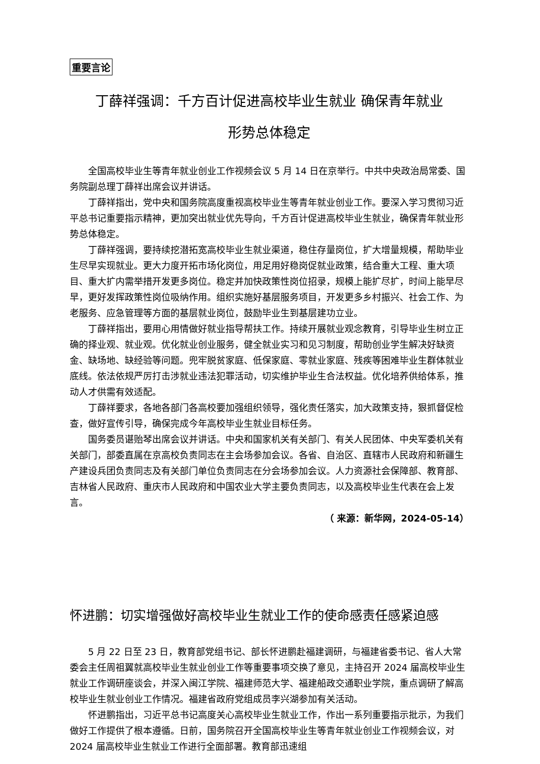重要言论
丁薛祥强调：千方百计促进高校毕业生就业 确保青年就业
形势总体稳定
全国高校毕业生等青年就业创业工作视频会议 5 月 14 日在京举行。中共中央政治局常委、国务院副总理丁薛祥出席会议并讲话。
丁薛祥指出，党中央和国务院高度重视高校毕业生等青年就业创业工作。要深入学习贯彻习近平总书记重要指示精神，更加突出就业优先导向，千方百计促进高校毕业生就业，确保青年就业形势总体稳定。
丁薛祥强调，要持续挖潜拓宽高校毕业生就业渠道，稳住存量岗位，扩大增量规模，帮助毕业生尽早实现就业。更大力度开拓市场化岗位，用足用好稳岗促就业政策，结合重大工程、重大项目、重大扩内需举措开发更多岗位。稳定并加快政策性岗位招录，规模上能扩尽扩，时间上能早尽早，更好发挥政策性岗位吸纳作用。组织实施好基层服务项目，开发更多乡村振兴、社会工作、为老服务、应急管理等方面的基层就业岗位，鼓励毕业生到基层建功立业。
丁薛祥指出，要用心用情做好就业指导帮扶工作。持续开展就业观念教育，引导毕业生树立正确的择业观、就业观。优化就业创业服务，健全就业实习和见习制度，帮助创业学生解决好缺资金、缺场地、缺经验等问题。兜牢脱贫家庭、低保家庭、零就业家庭、残疾等困难毕业生群体就业底线。依法依规严厉打击涉就业违法犯罪活动，切实维护毕业生合法权益。优化培养供给体系，推动人才供需有效适配。
丁薛祥要求，各地各部门各高校要加强组织领导，强化责任落实，加大政策支持，狠抓督促检查，做好宣传引导，确保完成今年高校毕业生就业目标任务。
国务委员谌贻琴出席会议并讲话。中央和国家机关有关部门、有关人民团体、中央军委机关有关部门，部委直属在京高校负责同志在主会场参加会议。各省、自治区、直辖市人民政府和新疆生产建设兵团负责同志及有关部门单位负责同志在分会场参加会议。人力资源社会保障部、教育部、吉林省人民政府、重庆市人民政府和中国农业大学主要负责同志，以及高校毕业生代表在会上发言。
（ 来源：新华网，2024-05-14）
怀进鹏：切实增强做好高校毕业生就业工作的使命感责任感紧迫感
5 月 22 日至 23 日，教育部党组书记、部长怀进鹏赴福建调研，与福建省委书记、省人大常委会主任周祖翼就高校毕业生就业创业工作等重要事项交换了意见，主持召开 2024 届高校毕业生就业工作调研座谈会，并深入闽江学院、福建师范大学、福建船政交通职业学院，重点调研了解高校毕业生就业创业工作情况。福建省政府党组成员李兴湖参加有关活动。
怀进鹏指出，习近平总书记高度关心高校毕业生就业工作，作出一系列重要指示批示，为我们做好工作提供了根本遵循。日前，国务院召开全国高校毕业生等青年就业创业工作视频会议，对 2024 届高校毕业生就业工作进行全面部署。教育部迅速组